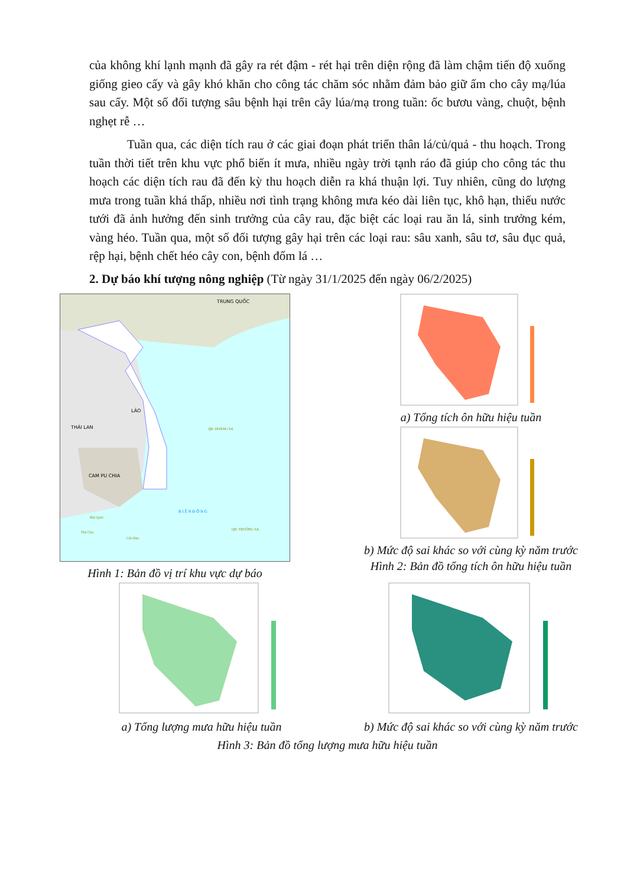của không khí lạnh mạnh đã gây ra rét đậm - rét hại trên diện rộng đã làm chậm tiến độ xuống giống gieo cấy và gây khó khăn cho công tác chăm sóc nhằm đảm bảo giữ ấm cho cây mạ/lúa sau cấy. Một số đối tượng sâu bệnh hại trên cây lúa/mạ trong tuần: ốc bươu vàng, chuột, bệnh nghẹt rễ …
Tuần qua, các diện tích rau ở các giai đoạn phát triển thân lá/củ/quả - thu hoạch. Trong tuần thời tiết trên khu vực phổ biến ít mưa, nhiều ngày trời tạnh ráo đã giúp cho công tác thu hoạch các diện tích rau đã đến kỳ thu hoạch diễn ra khá thuận lợi. Tuy nhiên, cũng do lượng mưa trong tuần khá thấp, nhiều nơi tình trạng không mưa kéo dài liên tục, khô hạn, thiếu nước tưới đã ảnh hưởng đến sinh trưởng của cây rau, đặc biệt các loại rau ăn lá, sinh trưởng kém, vàng héo. Tuần qua, một số đối tượng gây hại trên các loại rau: sâu xanh, sâu tơ, sâu đục quả, rệp hại, bệnh chết héo cây con, bệnh đốm lá …
2. Dự báo khí tượng nông nghiệp (Từ ngày 31/1/2025 đến ngày 06/2/2025)
TRUNG QUỐC
THÁI LAN
CAM PU CHIA
LÀO
QĐ. HOÀNG SA
QĐ. TRƯỜNG SA
Phú Quốc
Thổ Chu
Côn Đảo
B I Ể N Đ Ô N G
Hình 1: Bản đồ vị trí khu vực dự báo
a) Tổng tích ôn hữu hiệu tuần
b) Mức độ sai khác so với cùng kỳ năm trước
Hình 2: Bản đồ tổng tích ôn hữu hiệu tuần
a) Tổng lượng mưa hữu hiệu tuần b) Mức độ sai khác so với cùng kỳ năm trước
Hình 3: Bản đồ tổng lượng mưa hữu hiệu tuần